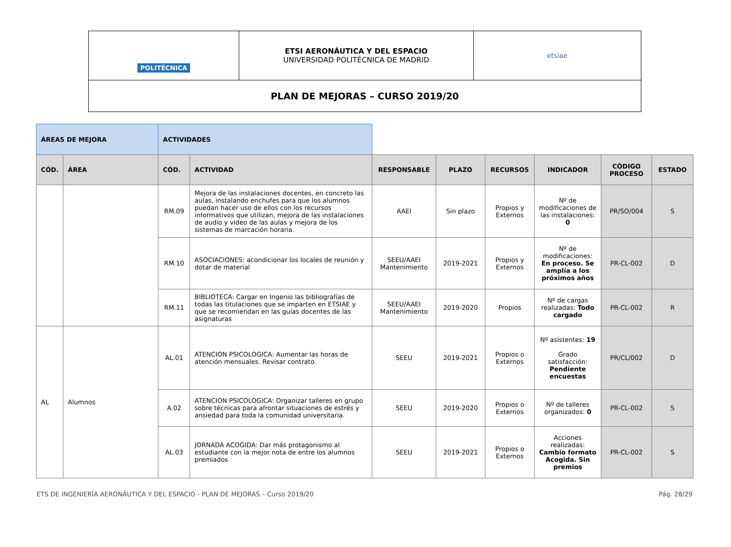| POLITÉCNICA | ETSI AERONÁUTICA Y DEL ESPACIO UNIVERSIDAD POLITÉCNICA DE MADRID | etsiae |
| PLAN DE MEJORAS – CURSO 2019/20 | | |
| ÁREAS DE MEJORA | | ACTIVIDADES | | | | | | | |
| CÓD. | ÁREA | CÓD. | ACTIVIDAD | RESPONSABLE | PLAZO | RECURSOS | INDICADOR | CÓDIGO PROCESO | ESTADO |
| | | RM.09 | Mejora de las instalaciones docentes, en concreto las aulas, instalando enchufes para que los alumnos puedan hacer uso de ellos con los recursos informativos que utilizan, mejora de las instalaciones de audio y video de las aulas y mejora de los sistemas de marcación horaria. | AAEI | Sin plazo | Propios y Externos | Nº de modificaciones de las instalaciones: 0 | PR/SO/004 | S |
| | | RM.10 | ASOCIACIONES: acondicionar los locales de reunión y dotar de material | SEEU/AAEI Mantenimiento | 2019-2021 | Propios y Externos | Nº de modificaciones: En proceso. Se amplía a los próximos años | PR-CL-002 | D |
| | | RM.11 | BIBLIOTECA: Cargar en Ingenio las bibliografías de todas las titulaciones que se imparten en ETSIAE y que se recomiendan en las guías docentes de las asignaturas | SEEU/AAEI Mantenimiento | 2019-2020 | Propios | Nº de cargas realizadas: Todo cargado | PR-CL-002 | R |
| AL | Alumnos | AL.01 | ATENCION PSICOLOGICA: Aumentar las horas de atención mensuales. Revisar contrato. | SEEU | 2019-2021 | Propios o Externos | Nº asistentes: 19 Grado satisfacción: Pendiente encuestas | PR/CL/002 | D |
| | | A.02 | ATENCION PSICOLOGICA: Organizar talleres en grupo sobre técnicas para afrontar situaciones de estrés y ansiedad para toda la comunidad universitaria. | SEEU | 2019-2020 | Propios o Externos | Nº de talleres organizados: 0 | PR-CL-002 | S |
| | | AL.03 | JORNADA ACOGIDA: Dar más protagonismo al estudiante con la mejor nota de entre los alumnos premiados | SEEU | 2019-2021 | Propios o Externos | Acciones realizadas: Cambio formato Acogida. Sin premios | PR-CL-002 | S |
ETS DE INGENIERÍA AERONÁUTICA Y DEL ESPACIO - PLAN DE MEJORAS – Curso 2019/20 Pág. 28/29